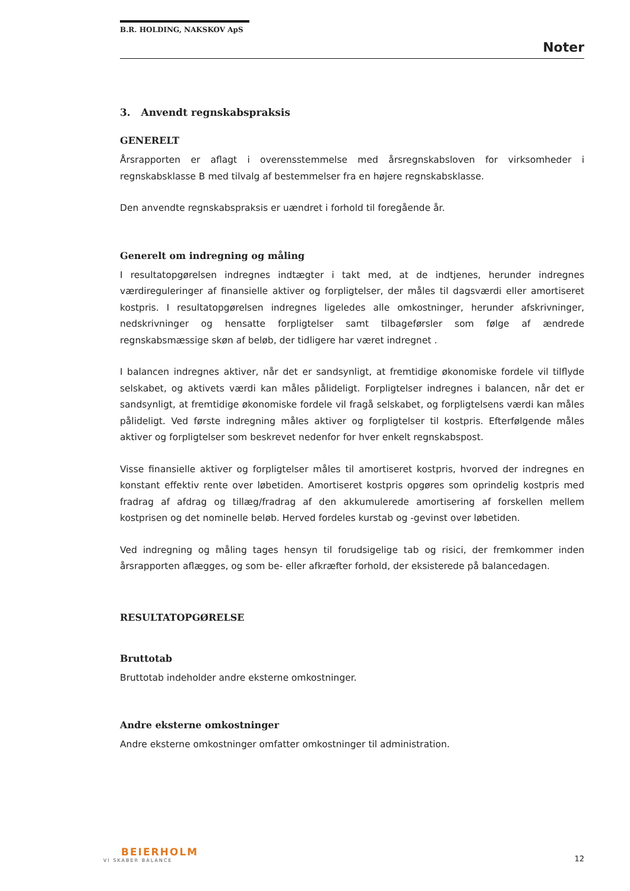B.R. HOLDING, NAKSKOV ApS
Noter
3. Anvendt regnskabspraksis
GENERELT
Årsrapporten er aflagt i overensstemmelse med årsregnskabsloven for virksomheder i regnskabsklasse B med tilvalg af bestemmelser fra en højere regnskabsklasse.
Den anvendte regnskabspraksis er uændret i forhold til foregående år.
Generelt om indregning og måling
I resultatopgørelsen indregnes indtægter i takt med, at de indtjenes, herunder indregnes værdireguleringer af finansielle aktiver og forpligtelser, der måles til dagsværdi eller amortiseret kostpris. I resultatopgørelsen indregnes ligeledes alle omkostninger, herunder afskrivninger, nedskrivninger og hensatte forpligtelser samt tilbageførsler som følge af ændrede regnskabsmæssige skøn af beløb, der tidligere har været indregnet .
I balancen indregnes aktiver, når det er sandsynligt, at fremtidige økonomiske fordele vil tilflyde selskabet, og aktivets værdi kan måles pålideligt. Forpligtelser indregnes i balancen, når det er sandsynligt, at fremtidige økonomiske fordele vil fragå selskabet, og forpligtelsens værdi kan måles pålideligt. Ved første indregning måles aktiver og forpligtelser til kostpris. Efterfølgende måles aktiver og forpligtelser som beskrevet nedenfor for hver enkelt regnskabspost.
Visse finansielle aktiver og forpligtelser måles til amortiseret kostpris, hvorved der indregnes en konstant effektiv rente over løbetiden. Amortiseret kostpris opgøres som oprindelig kostpris med fradrag af afdrag og tillæg/fradrag af den akkumulerede amortisering af forskellen mellem kostprisen og det nominelle beløb. Herved fordeles kurstab og -gevinst over løbetiden.
Ved indregning og måling tages hensyn til forudsigelige tab og risici, der fremkommer inden årsrapporten aflægges, og som be- eller afkræfter forhold, der eksisterede på balancedagen.
RESULTATOPGØRELSE
Bruttotab
Bruttotab indeholder andre eksterne omkostninger.
Andre eksterne omkostninger
Andre eksterne omkostninger omfatter omkostninger til administration.
BEIERHOLM
VI SKABER BALANCE
12